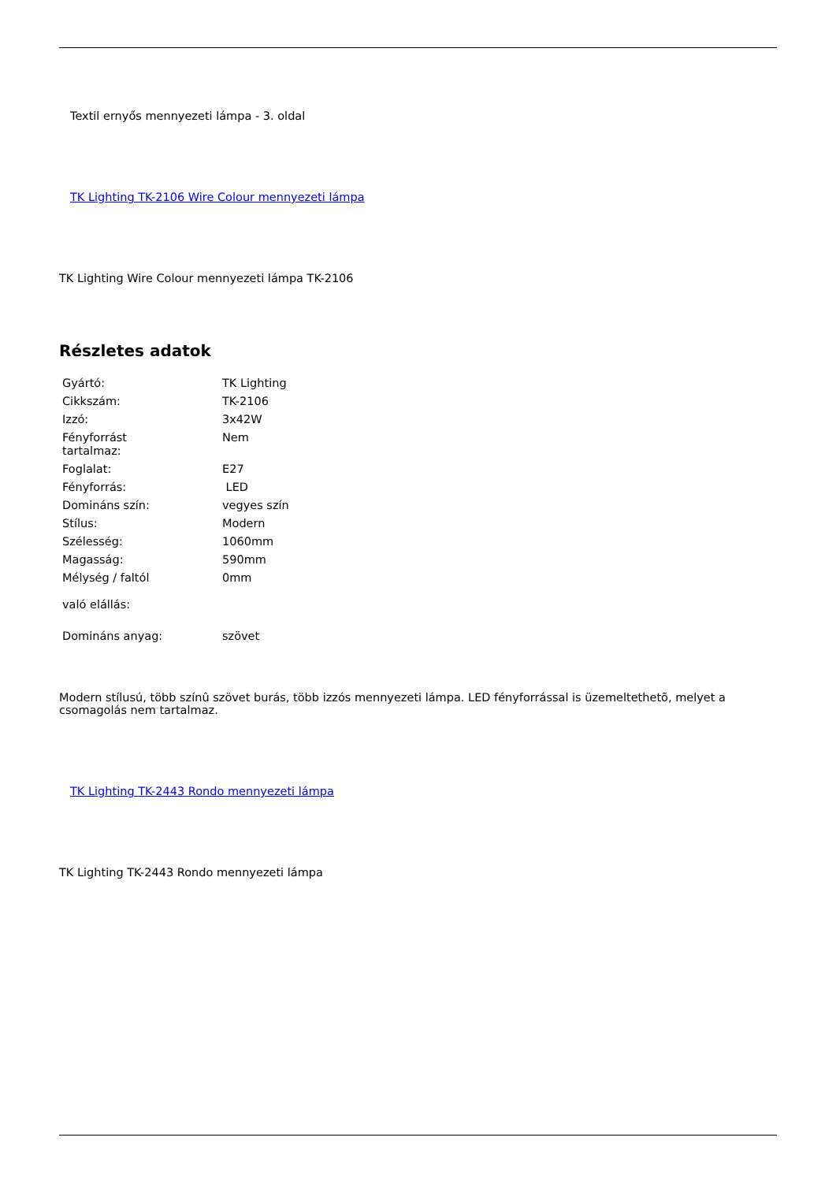Textil ernyős mennyezeti lámpa - 3. oldal
TK Lighting TK-2106 Wire Colour mennyezeti lámpa
TK Lighting Wire Colour mennyezeti lámpa TK-2106
Részletes adatok
| Gyártó: | TK Lighting |
| Cikkszám: | TK-2106 |
| Izzó: | 3x42W |
| Fényforrást tartalmaz: | Nem |
| Foglalat: | E27 |
| Fényforrás: | LED |
| Domináns szín: | vegyes szín |
| Stílus: | Modern |
| Szélesség: | 1060mm |
| Magasság: | 590mm |
| Mélység / faltól való elállás: | 0mm |
| Domináns anyag: | szövet |
Modern stílusú, több színû szövet burás, több izzós mennyezeti lámpa. LED fényforrással is üzemeltethetõ, melyet a csomagolás nem tartalmaz.
TK Lighting TK-2443 Rondo mennyezeti lámpa
TK Lighting TK-2443 Rondo mennyezeti lámpa